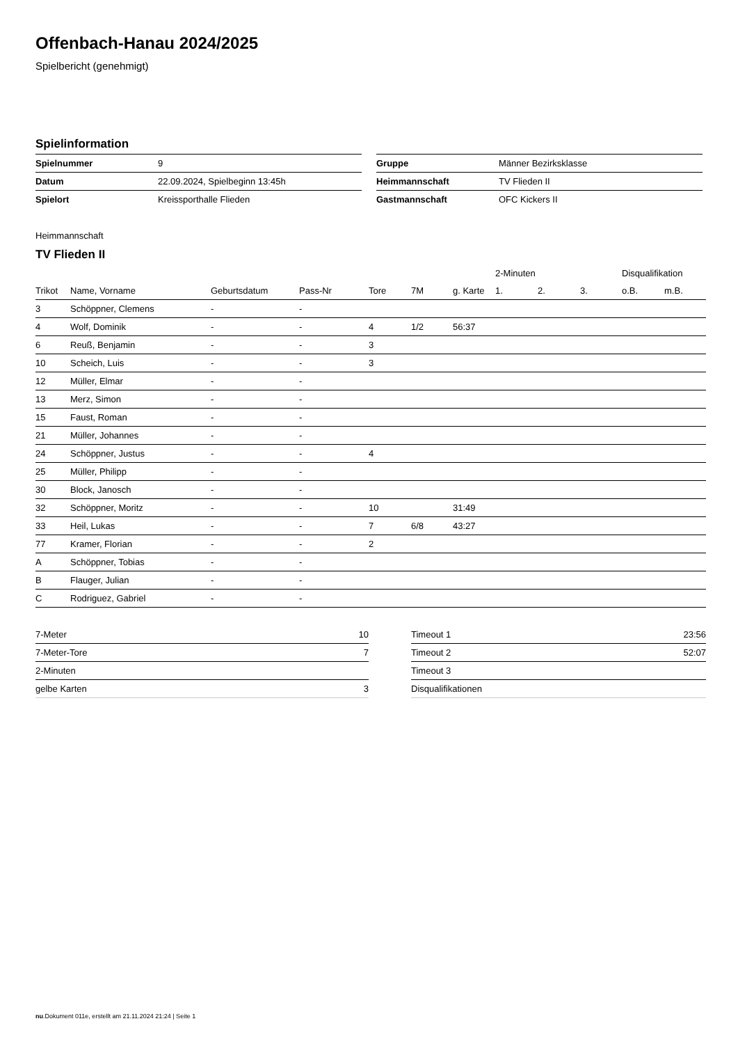Offenbach-Hanau 2024/2025
Spielbericht (genehmigt)
Spielinformation
| Spielnummer | 9 |
| Datum | 22.09.2024, Spielbeginn 13:45h |
| Spielort | Kreissporthalle Flieden |
| Gruppe | Männer Bezirksklasse |
| Heimmannschaft | TV Flieden II |
| Gastmannschaft | OFC Kickers II |
Heimmannschaft
TV Flieden II
| | | | | | | | 2-Minuten | | | Disqualifikation | |
| --- | --- | --- | --- | --- | --- | --- | --- | --- | --- | --- | --- |
| Trikot | Name, Vorname | Geburtsdatum | Pass-Nr | Tore | 7M | g. Karte | 1. | 2. | 3. | o.B. | m.B. |
| 3 | Schöppner, Clemens | - | - | | | | | | | | |
| 4 | Wolf, Dominik | - | - | 4 | 1/2 | 56:37 | | | | | |
| 6 | Reuß, Benjamin | - | - | 3 | | | | | | | |
| 10 | Scheich, Luis | - | - | 3 | | | | | | | |
| 12 | Müller, Elmar | - | - | | | | | | | | |
| 13 | Merz, Simon | - | - | | | | | | | | |
| 15 | Faust, Roman | - | - | | | | | | | | |
| 21 | Müller, Johannes | - | - | | | | | | | | |
| 24 | Schöppner, Justus | - | - | 4 | | | | | | | |
| 25 | Müller, Philipp | - | - | | | | | | | | |
| 30 | Block, Janosch | - | - | | | | | | | | |
| 32 | Schöppner, Moritz | - | - | 10 | | 31:49 | | | | | |
| 33 | Heil, Lukas | - | - | 7 | 6/8 | 43:27 | | | | | |
| 77 | Kramer, Florian | - | - | 2 | | | | | | | |
| A | Schöppner, Tobias | - | - | | | | | | | | |
| B | Flauger, Julian | - | - | | | | | | | | |
| C | Rodriguez, Gabriel | - | - | | | | | | | | |
| 7-Meter | 10 |
| 7-Meter-Tore | 7 |
| 2-Minuten | |
| gelbe Karten | 3 |
| Timeout 1 | 23:56 |
| Timeout 2 | 52:07 |
| Timeout 3 | |
| Disqualifikationen | |
nu.Dokument 011e, erstellt am 21.11.2024 21:24 | Seite 1